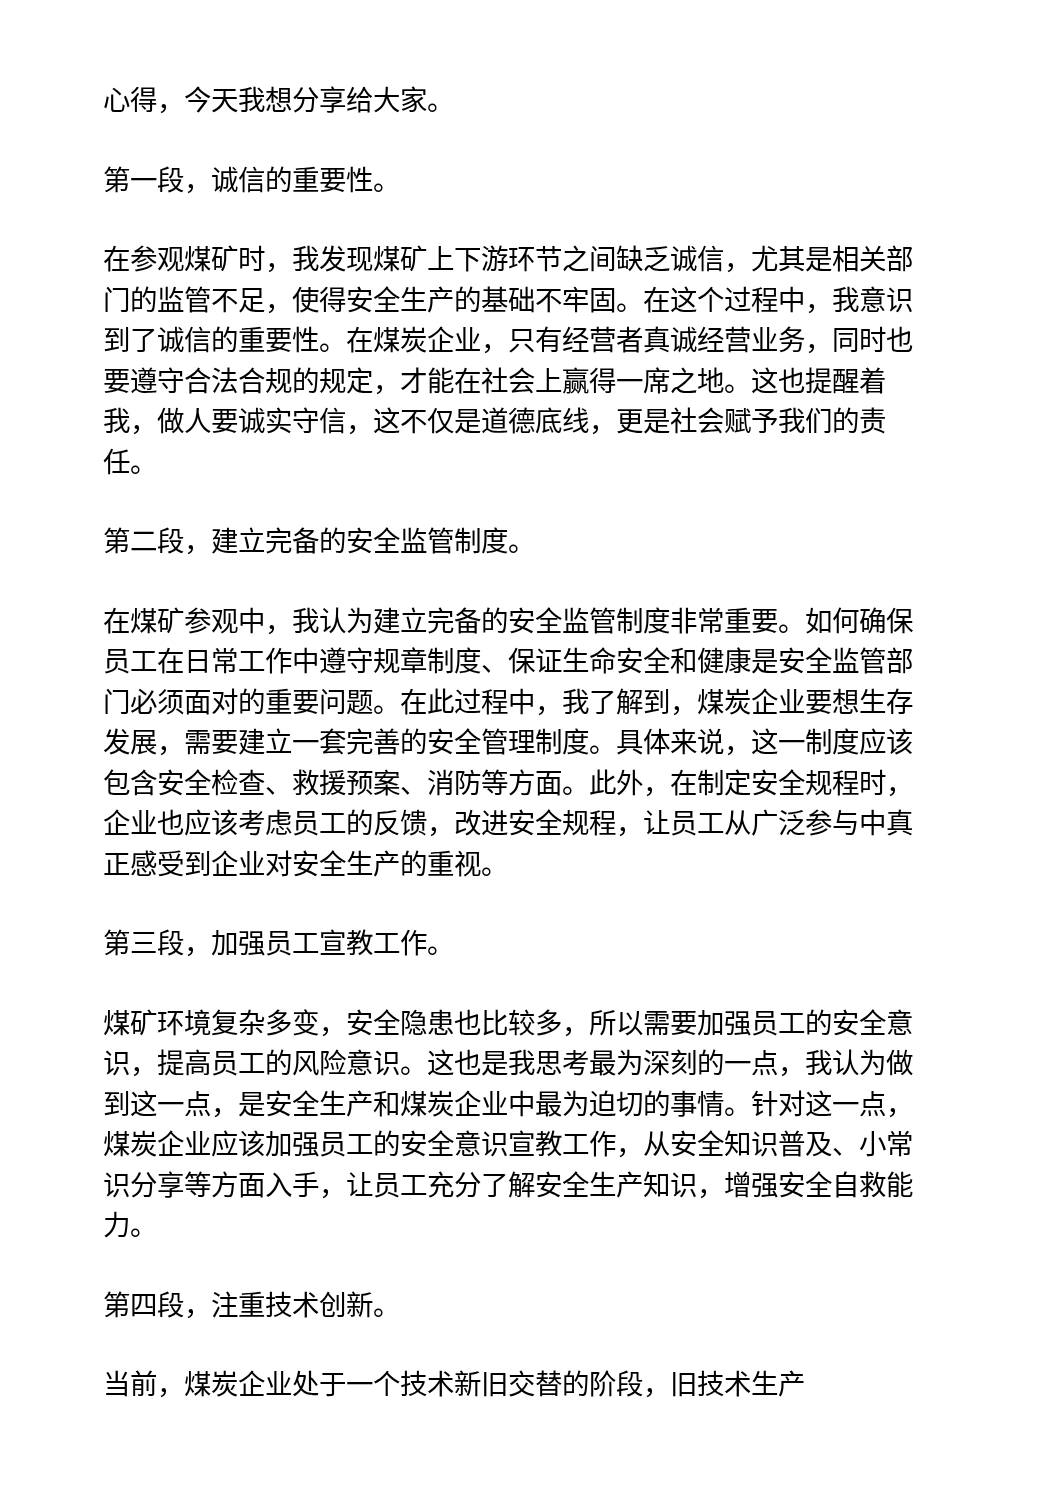心得，今天我想分享给大家。
第一段，诚信的重要性。
在参观煤矿时，我发现煤矿上下游环节之间缺乏诚信，尤其是相关部门的监管不足，使得安全生产的基础不牢固。在这个过程中，我意识到了诚信的重要性。在煤炭企业，只有经营者真诚经营业务，同时也要遵守合法合规的规定，才能在社会上赢得一席之地。这也提醒着我，做人要诚实守信，这不仅是道德底线，更是社会赋予我们的责任。
第二段，建立完备的安全监管制度。
在煤矿参观中，我认为建立完备的安全监管制度非常重要。如何确保员工在日常工作中遵守规章制度、保证生命安全和健康是安全监管部门必须面对的重要问题。在此过程中，我了解到，煤炭企业要想生存发展，需要建立一套完善的安全管理制度。具体来说，这一制度应该包含安全检查、救援预案、消防等方面。此外，在制定安全规程时，企业也应该考虑员工的反馈，改进安全规程，让员工从广泛参与中真正感受到企业对安全生产的重视。
第三段，加强员工宣教工作。
煤矿环境复杂多变，安全隐患也比较多，所以需要加强员工的安全意识，提高员工的风险意识。这也是我思考最为深刻的一点，我认为做到这一点，是安全生产和煤炭企业中最为迫切的事情。针对这一点，煤炭企业应该加强员工的安全意识宣教工作，从安全知识普及、小常识分享等方面入手，让员工充分了解安全生产知识，增强安全自救能力。
第四段，注重技术创新。
当前，煤炭企业处于一个技术新旧交替的阶段，旧技术生产